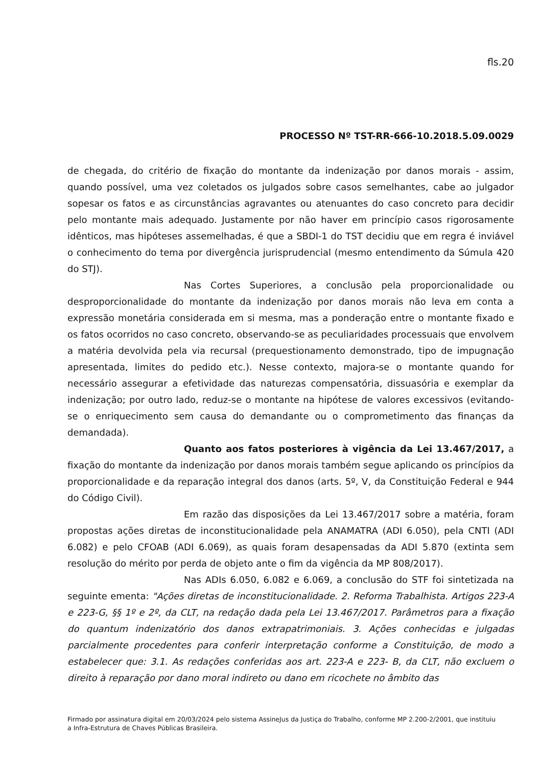fls.20
PROCESSO Nº TST-RR-666-10.2018.5.09.0029
de chegada, do critério de fixação do montante da indenização por danos morais - assim, quando possível, uma vez coletados os julgados sobre casos semelhantes, cabe ao julgador sopesar os fatos e as circunstâncias agravantes ou atenuantes do caso concreto para decidir pelo montante mais adequado. Justamente por não haver em princípio casos rigorosamente idênticos, mas hipóteses assemelhadas, é que a SBDI-1 do TST decidiu que em regra é inviável o conhecimento do tema por divergência jurisprudencial (mesmo entendimento da Súmula 420 do STJ).
Nas Cortes Superiores, a conclusão pela proporcionalidade ou desproporcionalidade do montante da indenização por danos morais não leva em conta a expressão monetária considerada em si mesma, mas a ponderação entre o montante fixado e os fatos ocorridos no caso concreto, observando-se as peculiaridades processuais que envolvem a matéria devolvida pela via recursal (prequestionamento demonstrado, tipo de impugnação apresentada, limites do pedido etc.). Nesse contexto, majora-se o montante quando for necessário assegurar a efetividade das naturezas compensatória, dissuasória e exemplar da indenização; por outro lado, reduz-se o montante na hipótese de valores excessivos (evitando-se o enriquecimento sem causa do demandante ou o comprometimento das finanças da demandada).
Quanto aos fatos posteriores à vigência da Lei 13.467/2017, a fixação do montante da indenização por danos morais também segue aplicando os princípios da proporcionalidade e da reparação integral dos danos (arts. 5º, V, da Constituição Federal e 944 do Código Civil).
Em razão das disposições da Lei 13.467/2017 sobre a matéria, foram propostas ações diretas de inconstitucionalidade pela ANAMATRA (ADI 6.050), pela CNTI (ADI 6.082) e pelo CFOAB (ADI 6.069), as quais foram desapensadas da ADI 5.870 (extinta sem resolução do mérito por perda de objeto ante o fim da vigência da MP 808/2017).
Nas ADIs 6.050, 6.082 e 6.069, a conclusão do STF foi sintetizada na seguinte ementa: "Ações diretas de inconstitucionalidade. 2. Reforma Trabalhista. Artigos 223-A e 223-G, §§ 1º e 2º, da CLT, na redação dada pela Lei 13.467/2017. Parâmetros para a fixação do quantum indenizatório dos danos extrapatrimoniais. 3. Ações conhecidas e julgadas parcialmente procedentes para conferir interpretação conforme a Constituição, de modo a estabelecer que: 3.1. As redações conferidas aos art. 223-A e 223- B, da CLT, não excluem o direito à reparação por dano moral indireto ou dano em ricochete no âmbito das
Firmado por assinatura digital em 20/03/2024 pelo sistema AssineJus da Justiça do Trabalho, conforme MP 2.200-2/2001, que instituiu a Infra-Estrutura de Chaves Públicas Brasileira.